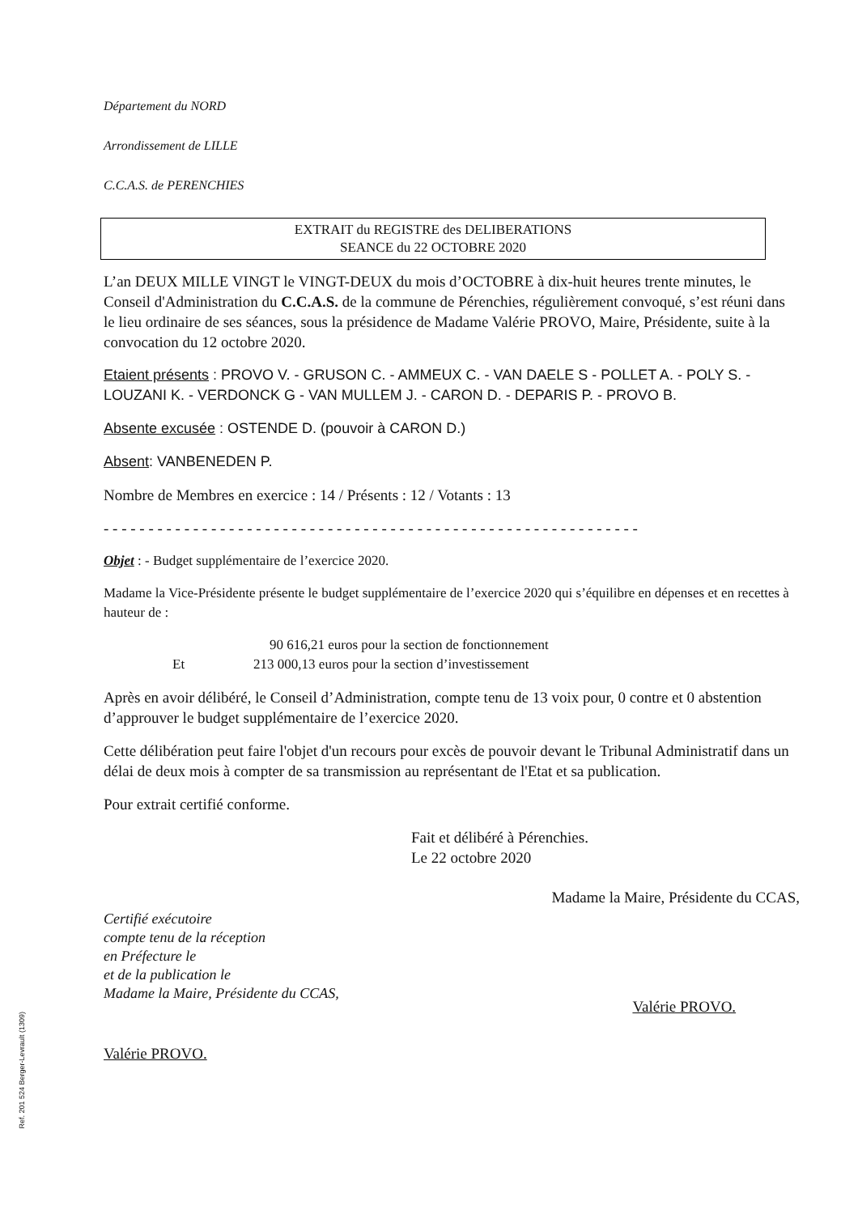Département du NORD
Arrondissement de LILLE
C.C.A.S. de PERENCHIES
EXTRAIT du REGISTRE des DELIBERATIONS
SEANCE du 22 OCTOBRE 2020
L’an DEUX MILLE VINGT le VINGT-DEUX du mois d’OCTOBRE à dix-huit heures trente minutes, le Conseil d'Administration du C.C.A.S. de la commune de Pérenchies, régulièrement convoqué, s’est réuni dans le lieu ordinaire de ses séances, sous la présidence de Madame Valérie PROVO, Maire, Présidente, suite à la convocation du 12 octobre 2020.
Etaient présents : PROVO V. - GRUSON C. - AMMEUX C. - VAN DAELE S - POLLET A. - POLY S. - LOUZANI K. - VERDONCK G - VAN MULLEM J. - CARON D. - DEPARIS P. - PROVO B.
Absente excusée : OSTENDE D. (pouvoir à CARON D.)
Absent: VANBENEDEN P.
Nombre de Membres en exercice : 14 / Présents : 12 / Votants : 13
- - - - - - - - - - - - - - - - - - - - - - - - - - - - - - - - - - - - - - - - - - - - - - - - - - - - - - - - - - - -
Objet : - Budget supplémentaire de l’exercice 2020.
Madame la Vice-Présidente présente le budget supplémentaire de l’exercice 2020 qui s’équilibre en dépenses et en recettes à hauteur de :
90 616,21 euros pour la section de fonctionnement
Et 213 000,13 euros pour la section d’investissement
Après en avoir délibéré, le Conseil d’Administration, compte tenu de 13 voix pour, 0 contre et 0 abstention d’approuver le budget supplémentaire de l’exercice 2020.
Cette délibération peut faire l'objet d'un recours pour excès de pouvoir devant le Tribunal Administratif dans un délai de deux mois à compter de sa transmission au représentant de l'Etat et sa publication.
Pour extrait certifié conforme.
Fait et délibéré à Pérenchies.
Le 22 octobre 2020
Certifié exécutoire
compte tenu de la réception
en Préfecture le
et de la publication le
Madame la Maire, Présidente du CCAS,
Valérie PROVO.
Madame la Maire, Présidente du CCAS,
Valérie PROVO.
Ref. 201 524 Berger-Levrault (1309)